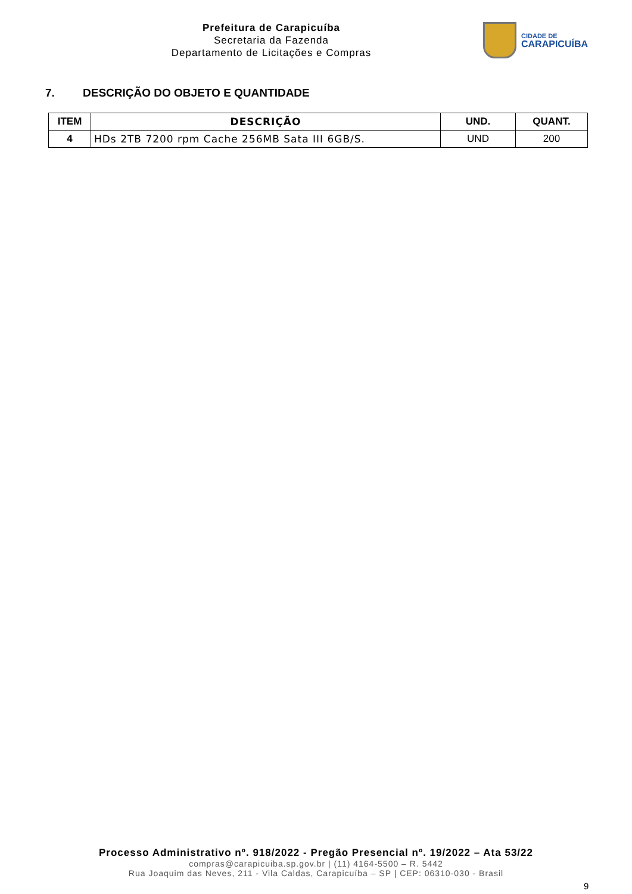Prefeitura de Carapicuíba
Secretaria da Fazenda
Departamento de Licitações e Compras
CIDADE DE
CARAPICUÍBA
7. DESCRIÇÃO DO OBJETO E QUANTIDADE
| ITEM | DESCRIÇÃO | UND. | QUANT. |
| --- | --- | --- | --- |
| 4 | HDs 2TB 7200 rpm Cache 256MB Sata III 6GB/S. | UND | 200 |
Processo Administrativo nº. 918/2022 - Pregão Presencial nº. 19/2022 – Ata 53/22
compras@carapicuiba.sp.gov.br | (11) 4164-5500 – R. 5442
Rua Joaquim das Neves, 211 - Vila Caldas, Carapicuíba – SP | CEP: 06310-030 - Brasil
9